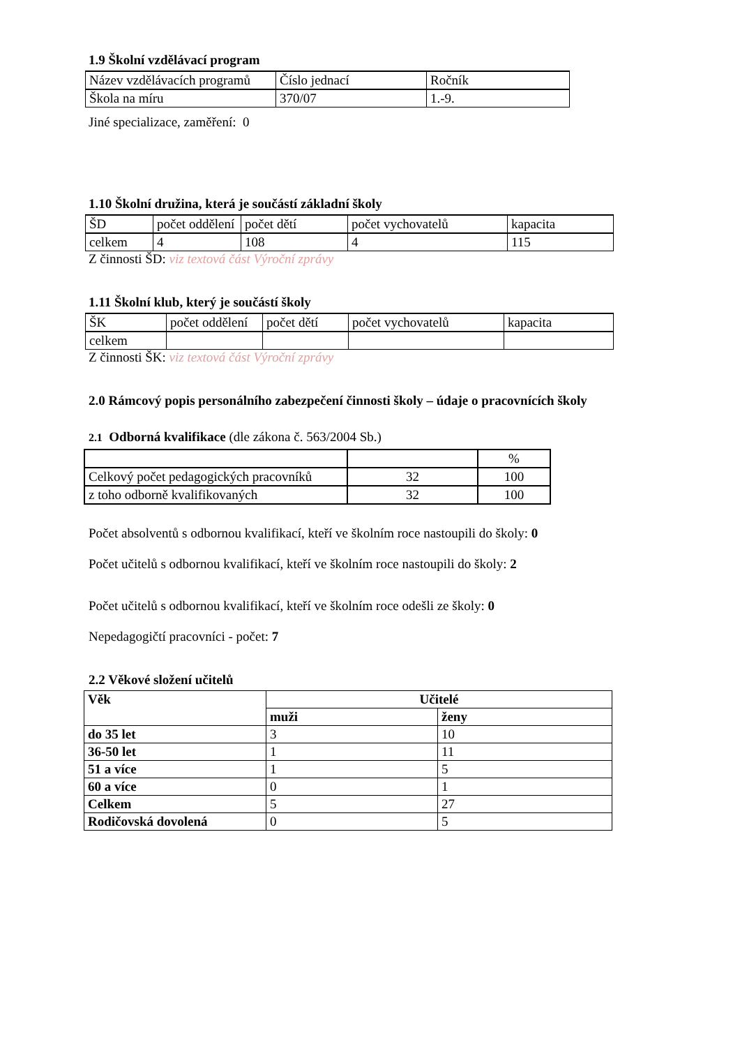1.9 Školní vzdělávací program
| Název vzdělávacích programů | Číslo jednací | Ročník |
| Škola na míru | 370/07 | 1.-9. |
Jiné specializace, zaměření: 0
1.10 Školní družina, která je součástí základní školy
| ŠD | počet oddělení | počet dětí | počet vychovatelů | kapacita |
| celkem | 4 | 108 | 4 | 115 |
Z činnosti ŠD: viz textová část Výroční zprávy
1.11 Školní klub, který je součástí školy
| ŠK | počet oddělení | počet dětí | počet vychovatelů | kapacita |
| celkem | | | | |
Z činnosti ŠK: viz textová část Výroční zprávy
2.0 Rámcový popis personálního zabezpečení činnosti školy – údaje o pracovnících školy
2.1 Odborná kvalifikace (dle zákona č. 563/2004 Sb.)
| | | % |
| Celkový počet pedagogických pracovníků | 32 | 100 |
| z toho odborně kvalifikovaných | 32 | 100 |
Počet absolventů s odbornou kvalifikací, kteří ve školním roce nastoupili do školy: 0
Počet učitelů s odbornou kvalifikací, kteří ve školním roce nastoupili do školy: 2
Počet učitelů s odbornou kvalifikací, kteří ve školním roce odešli ze školy: 0
Nepedagogičtí pracovníci - počet: 7
2.2 Věkové složení učitelů
| Věk | Učitelé | |
| --- | --- | --- |
| | muži | ženy |
| do 35 let | 3 | 10 |
| 36-50 let | 1 | 11 |
| 51 a více | 1 | 5 |
| 60 a více | 0 | 1 |
| Celkem | 5 | 27 |
| Rodičovská dovolená | 0 | 5 |